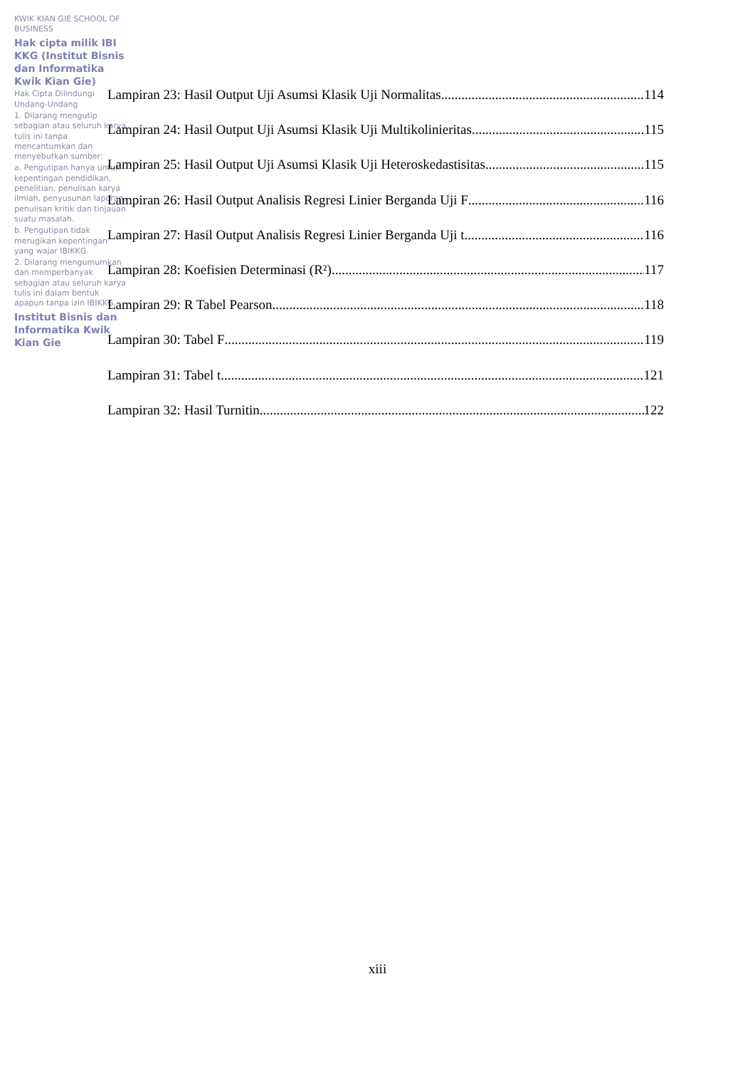KWIK KIAN GIE SCHOOL OF BUSINESS
Hak cipta milik IBI KKG (Institut Bisnis dan Informatika Kwik Kian Gie)
Hak Cipta Dilindungi Undang-Undang
1. Dilarang mengutip sebagian atau seluruh karya tulis ini tanpa mencantumkan dan menyebutkan sumber:
a. Pengutipan hanya untuk kepentingan pendidikan, penelitian, penulisan karya ilmiah, penyusunan laporan, penulisan kritik dan tinjauan suatu masalah.
b. Pengutipan tidak merugikan kepentingan yang wajar IBIKKG.
2. Dilarang mengumumkan dan memperbanyak sebagian atau seluruh karya tulis ini dalam bentuk apapun tanpa izin IBIKKG.
Institut Bisnis dan Informatika Kwik Kian Gie
Lampiran 23: Hasil Output Uji Asumsi Klasik Uji Normalitas 114
Lampiran 24: Hasil Output Uji Asumsi Klasik Uji Multikolinieritas 115
Lampiran 25: Hasil Output Uji Asumsi Klasik Uji Heteroskedastisitas 115
Lampiran 26: Hasil Output Analisis Regresi Linier Berganda Uji F 116
Lampiran 27: Hasil Output Analisis Regresi Linier Berganda Uji t 116
Lampiran 28: Koefisien Determinasi (R²) 117
Lampiran 29: R Tabel Pearson 118
Lampiran 30: Tabel F 119
Lampiran 31: Tabel t 121
Lampiran 32: Hasil Turnitin 122
xiii